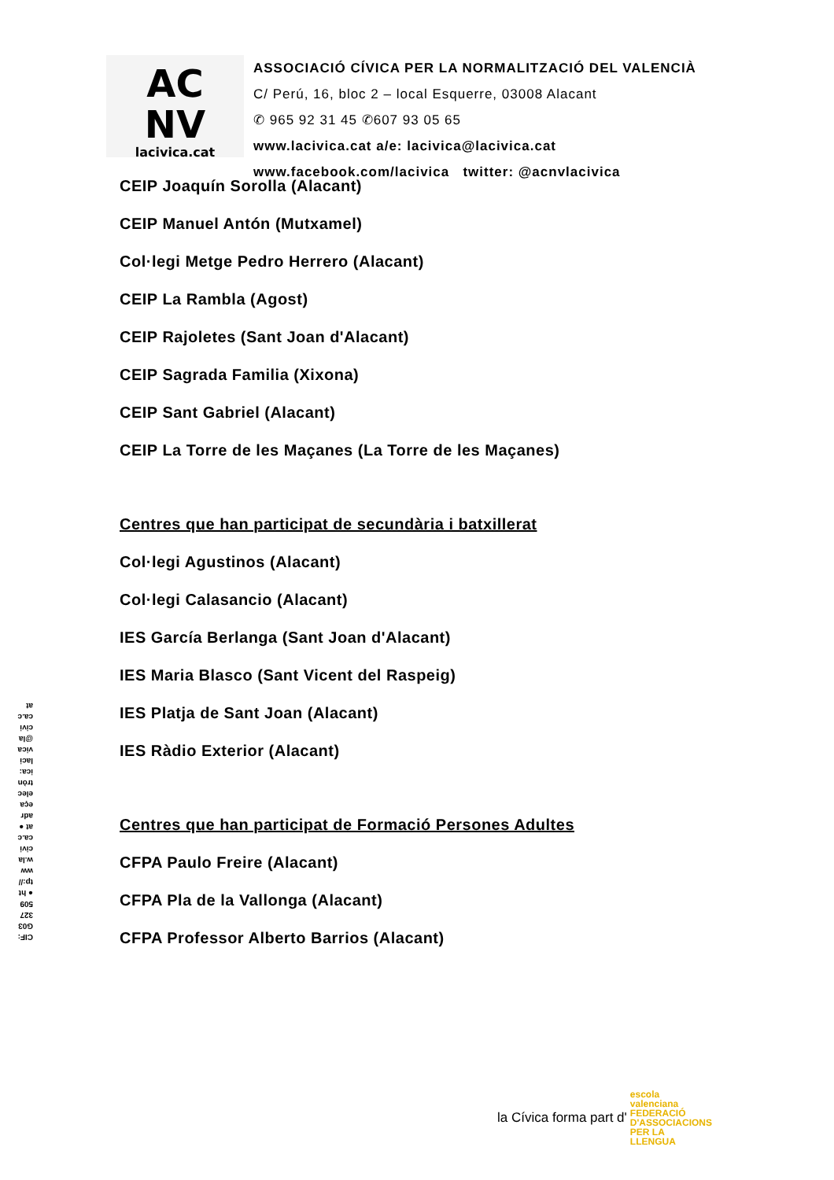AC
NV
lacivica.cat
ASSOCIACIÓ CÍVICA PER LA NORMALITZACIÓ DEL VALENCIÀ
C/ Perú, 16, bloc 2 – local Esquerre, 03008 Alacant
✆ 965 92 31 45 ✆607 93 05 65
www.lacivica.cat a/e: lacivica@lacivica.cat
www.facebook.com/lacivica twitter: @acnvlacivica
CEIP Joaquín Sorolla (Alacant)
CEIP Manuel Antón (Mutxamel)
Col·legi Metge Pedro Herrero (Alacant)
CEIP La Rambla (Agost)
CEIP Rajoletes (Sant Joan d'Alacant)
CEIP Sagrada Familia (Xixona)
CEIP Sant Gabriel (Alacant)
CEIP La Torre de les Maçanes (La Torre de les Maçanes)
Centres que han participat de secundària i batxillerat
Col·legi Agustinos (Alacant)
Col·legi Calasancio (Alacant)
IES García Berlanga (Sant Joan d'Alacant)
IES Maria Blasco (Sant Vicent del Raspeig)
IES Platja de Sant Joan (Alacant)
IES Ràdio Exterior (Alacant)
Centres que han participat de Formació Persones Adultes
CFPA Paulo Freire (Alacant)
CFPA Pla de la Vallonga (Alacant)
CFPA Professor Alberto Barrios (Alacant)
CIF: G03327509 ● http://www.lacivica.cat ● adreça electrònica: lacivica@lacivica.cat
la Cívica forma part d' escola valenciana FEDERACIÓ D'ASSOCIACIONS PER LA LLENGUA